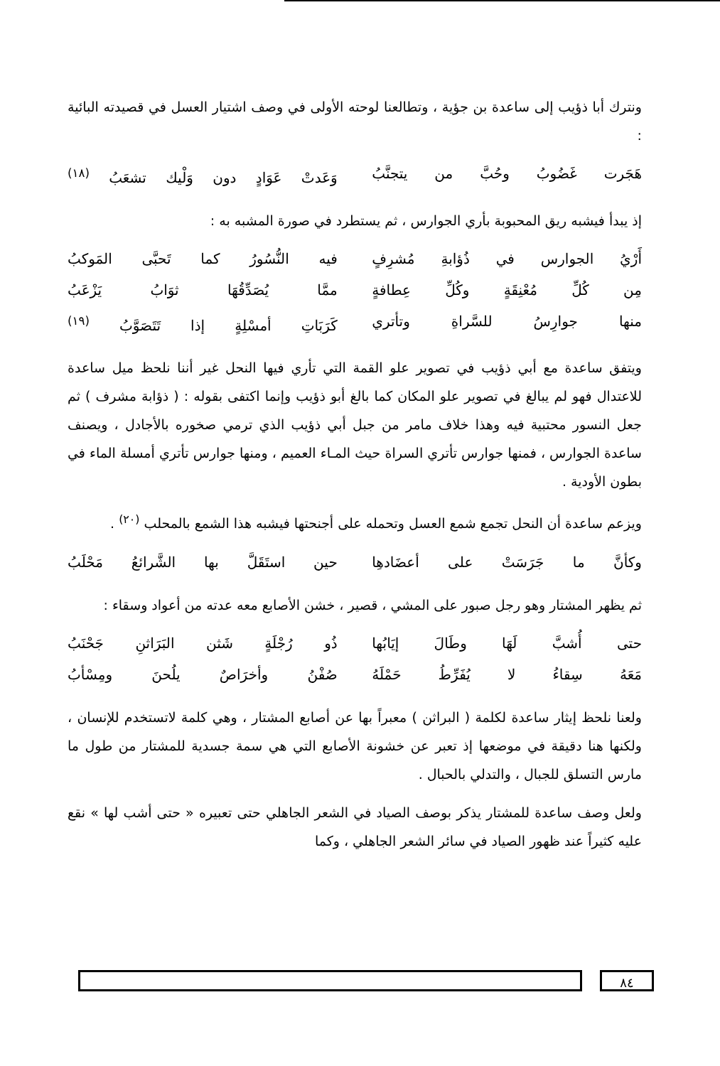ونترك أبا ذؤيب إلى ساعدة بن جؤية ، وتطالعنا لوحته الأولى في وصف اشتيار العسل في قصيدته البائية :
هَجَرت غَضُوبُ وحُبَّ من يتجنَّبُ وَعَدتْ عَوَادٍ دون وَلْيك تشعَبُ <sup>(١٨)</sup>
إذ يبدأ فيشبه ريق المحبوبة بأري الجوارس ، ثم يستطرد في صورة المشبه به :
أَرْيُ الجوارس في ذُؤابةِ مُشرِفٍ فيه النُّسُورُ كما تَحبَّى المَوكبُ
مِن كُلِّ مُعْنِقَةٍ وكُلِّ عِطافةٍ ممَّا يُصَدِّقُهَا ثوَابُ يَزْعَبُ
منها جوارِسُ للسَّراةِ وتأتري كَرَبَاتِ أمسْلِةٍ إذا تَتَصَوَّبُ <sup>(١٩)</sup>
ويتفق ساعدة مع أبي ذؤيب في تصوير علو القمة التي تأري فيها النحل غير أننا نلحظ ميل ساعدة للاعتدال فهو لم يبالغ في تصوير علو المكان كما بالغ أبو ذؤيب وإنما اكتفى بقوله : ( ذؤابة مشرف ) ثم جعل النسور محتبية فيه وهذا خلاف مامر من جبل أبي ذؤيب الذي ترمي صخوره بالأجادل ، ويصنف ساعدة الجوارس ، فمنها جوارس تأتري السراة حيث المـاء العميم ، ومنها جوارس تأتري أمسلة الماء في بطون الأودية .
ويزعم ساعدة أن النحل تجمع شمع العسل وتحمله على أجنحتها فيشبه هذا الشمع بالمحلب <sup>(٢٠)</sup> .
وكأنَّ ما جَرَسَتْ على أعضَادهِا حين استَقَلَّ بها الشَّرائعُ مَحْلَبُ
ثم يظهر المشتار وهو رجل صبور على المشي ، قصير ، خشن الأصابع معه عدته من أعواد وسقاء :
حتى أُشبَّ لَهَا وطَالَ إيَابُها ذُو رُجْلَةٍ شَثن البَرَاثنِ جَحْنَبُ
مَعَهُ سِقاءُ لا يُفَرِّطُ حَمْلَهُ صُفْنُ وأخرَاصٌ يلُحنَ ومِسْأبُ
ولعنا نلحظ إيثار ساعدة لكلمة ( البراثن ) معبراً بها عن أصابع المشتار ، وهي كلمة لاتستخدم للإنسان ، ولكنها هنا دقيقة في موضعها إذ تعبر عن خشونة الأصابع التي هي سمة جسدية للمشتار من طول ما مارس التسلق للجبال ، والتدلي بالحبال .
ولعل وصف ساعدة للمشتار يذكر بوصف الصياد في الشعر الجاهلي حتى تعبيره « حتى أشب لها » نقع عليه كثيراً عند ظهور الصياد في سائر الشعر الجاهلي ، وكما
٨٤